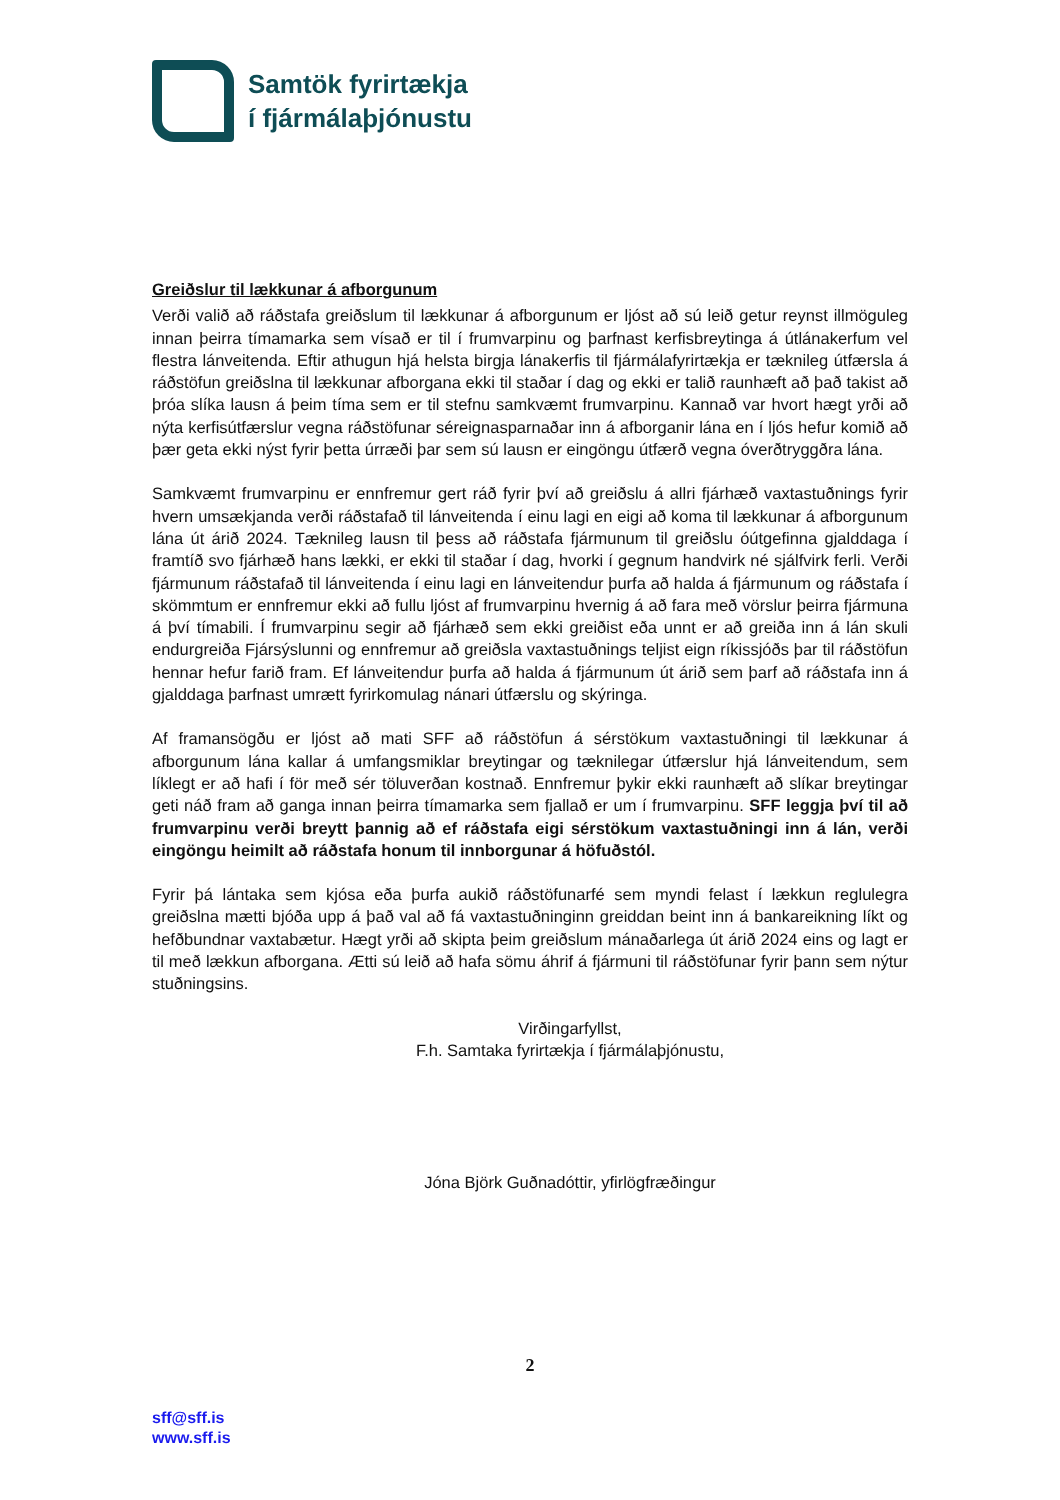Samtök fyrirtækja
í fjármálaþjónustu
Greiðslur til lækkunar á afborgunum
Verði valið að ráðstafa greiðslum til lækkunar á afborgunum er ljóst að sú leið getur reynst illmöguleg innan þeirra tímamarka sem vísað er til í frumvarpinu og þarfnast kerfisbreytinga á útlánakerfum vel flestra lánveitenda. Eftir athugun hjá helsta birgja lánakerfis til fjármálafyrirtækja er tæknileg útfærsla á ráðstöfun greiðslna til lækkunar afborgana ekki til staðar í dag og ekki er talið raunhæft að það takist að þróa slíka lausn á þeim tíma sem er til stefnu samkvæmt frumvarpinu. Kannað var hvort hægt yrði að nýta kerfisútfærslur vegna ráðstöfunar séreignasparnaðar inn á afborganir lána en í ljós hefur komið að þær geta ekki nýst fyrir þetta úrræði þar sem sú lausn er eingöngu útfærð vegna óverðtryggðra lána.
Samkvæmt frumvarpinu er ennfremur gert ráð fyrir því að greiðslu á allri fjárhæð vaxtastuðnings fyrir hvern umsækjanda verði ráðstafað til lánveitenda í einu lagi en eigi að koma til lækkunar á afborgunum lána út árið 2024. Tæknileg lausn til þess að ráðstafa fjármunum til greiðslu óútgefinna gjalddaga í framtíð svo fjárhæð hans lækki, er ekki til staðar í dag, hvorki í gegnum handvirk né sjálfvirk ferli. Verði fjármunum ráðstafað til lánveitenda í einu lagi en lánveitendur þurfa að halda á fjármunum og ráðstafa í skömmtum er ennfremur ekki að fullu ljóst af frumvarpinu hvernig á að fara með vörslur þeirra fjármuna á því tímabili. Í frumvarpinu segir að fjárhæð sem ekki greiðist eða unnt er að greiða inn á lán skuli endurgreiða Fjársýslunni og ennfremur að greiðsla vaxtastuðnings teljist eign ríkissjóðs þar til ráðstöfun hennar hefur farið fram. Ef lánveitendur þurfa að halda á fjármunum út árið sem þarf að ráðstafa inn á gjalddaga þarfnast umrætt fyrirkomulag nánari útfærslu og skýringa.
Af framansögðu er ljóst að mati SFF að ráðstöfun á sérstökum vaxtastuðningi til lækkunar á afborgunum lána kallar á umfangsmiklar breytingar og tæknilegar útfærslur hjá lánveitendum, sem líklegt er að hafi í för með sér töluverðan kostnað. Ennfremur þykir ekki raunhæft að slíkar breytingar geti náð fram að ganga innan þeirra tímamarka sem fjallað er um í frumvarpinu. SFF leggja því til að frumvarpinu verði breytt þannig að ef ráðstafa eigi sérstökum vaxtastuðningi inn á lán, verði eingöngu heimilt að ráðstafa honum til innborgunar á höfuðstól.
Fyrir þá lántaka sem kjósa eða þurfa aukið ráðstöfunarfé sem myndi felast í lækkun reglulegra greiðslna mætti bjóða upp á það val að fá vaxtastuðninginn greiddan beint inn á bankareikning líkt og hefðbundnar vaxtabætur. Hægt yrði að skipta þeim greiðslum mánaðarlega út árið 2024 eins og lagt er til með lækkun afborgana. Ætti sú leið að hafa sömu áhrif á fjármuni til ráðstöfunar fyrir þann sem nýtur stuðningsins.
Virðingarfyllst,
F.h. Samtaka fyrirtækja í fjármálaþjónustu,
Jóna Björk Guðnadóttir, yfirlögfræðingur
2
sff@sff.is
www.sff.is